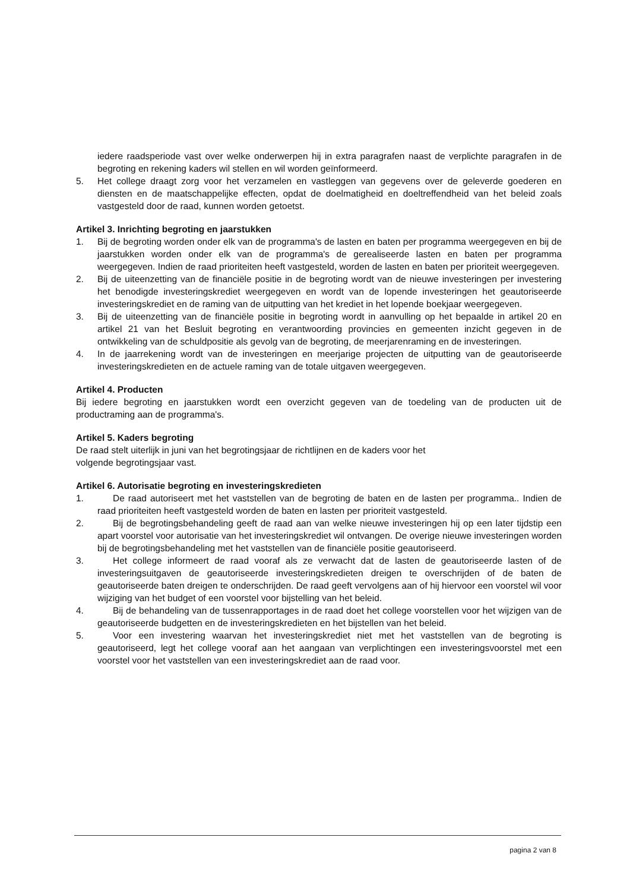iedere raadsperiode vast over welke onderwerpen hij in extra paragrafen naast de verplichte paragrafen in de begroting en rekening kaders wil stellen en wil worden geïnformeerd.
5. Het college draagt zorg voor het verzamelen en vastleggen van gegevens over de geleverde goederen en diensten en de maatschappelijke effecten, opdat de doelmatigheid en doeltreffendheid van het beleid zoals vastgesteld door de raad, kunnen worden getoetst.
Artikel 3. Inrichting begroting en jaarstukken
1. Bij de begroting worden onder elk van de programma's de lasten en baten per programma weergegeven en bij de jaarstukken worden onder elk van de programma's de gerealiseerde lasten en baten per programma weergegeven. Indien de raad prioriteiten heeft vastgesteld, worden de lasten en baten per prioriteit weergegeven.
2. Bij de uiteenzetting van de financiële positie in de begroting wordt van de nieuwe investeringen per investering het benodigde investeringskrediet weergegeven en wordt van de lopende investeringen het geautoriseerde investeringskrediet en de raming van de uitputting van het krediet in het lopende boekjaar weergegeven.
3. Bij de uiteenzetting van de financiële positie in begroting wordt in aanvulling op het bepaalde in artikel 20 en artikel 21 van het Besluit begroting en verantwoording provincies en gemeenten inzicht gegeven in de ontwikkeling van de schuldpositie als gevolg van de begroting, de meerjarenraming en de investeringen.
4. In de jaarrekening wordt van de investeringen en meerjarige projecten de uitputting van de geautoriseerde investeringskredieten en de actuele raming van de totale uitgaven weergegeven.
Artikel 4. Producten
Bij iedere begroting en jaarstukken wordt een overzicht gegeven van de toedeling van de producten uit de productraming aan de programma's.
Artikel 5. Kaders begroting
De raad stelt uiterlijk in juni van het begrotingsjaar de richtlijnen en de kaders voor het
volgende begrotingsjaar vast.
Artikel 6. Autorisatie begroting en investeringskredieten
1. De raad autoriseert met het vaststellen van de begroting de baten en de lasten per programma.. Indien de raad prioriteiten heeft vastgesteld worden de baten en lasten per prioriteit vastgesteld.
2. Bij de begrotingsbehandeling geeft de raad aan van welke nieuwe investeringen hij op een later tijdstip een apart voorstel voor autorisatie van het investeringskrediet wil ontvangen. De overige nieuwe investeringen worden bij de begrotingsbehandeling met het vaststellen van de financiële positie geautoriseerd.
3. Het college informeert de raad vooraf als ze verwacht dat de lasten de geautoriseerde lasten of de investeringsuitgaven de geautoriseerde investeringskredieten dreigen te overschrijden of de baten de geautoriseerde baten dreigen te onderschrijden. De raad geeft vervolgens aan of hij hiervoor een voorstel wil voor wijziging van het budget of een voorstel voor bijstelling van het beleid.
4. Bij de behandeling van de tussenrapportages in de raad doet het college voorstellen voor het wijzigen van de geautoriseerde budgetten en de investeringskredieten en het bijstellen van het beleid.
5. Voor een investering waarvan het investeringskrediet niet met het vaststellen van de begroting is geautoriseerd, legt het college vooraf aan het aangaan van verplichtingen een investeringsvoorstel met een voorstel voor het vaststellen van een investeringskrediet aan de raad voor.
pagina 2 van 8